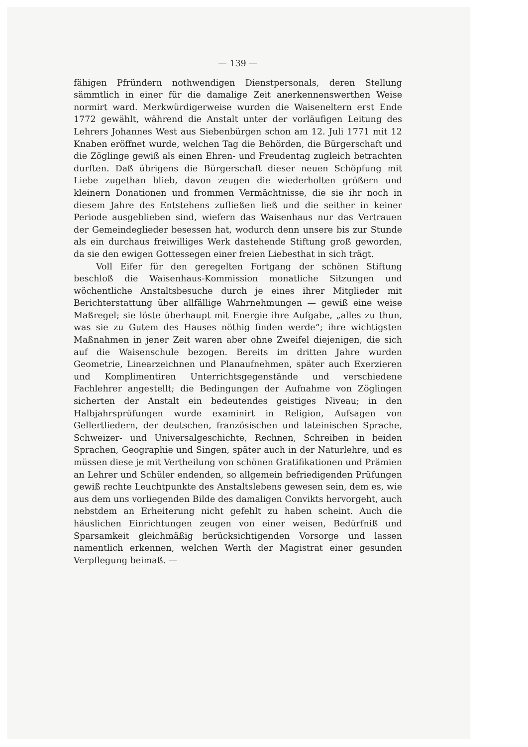— 139 —
fähigen Pfründern nothwendigen Dienstpersonals, deren Stellung sämmtlich in einer für die damalige Zeit anerkennenswerthen Weise normirt ward. Merkwürdigerweise wurden die Waiseneltern erst Ende 1772 gewählt, während die Anstalt unter der vorläufigen Leitung des Lehrers Johannes West aus Siebenbürgen schon am 12. Juli 1771 mit 12 Knaben eröffnet wurde, welchen Tag die Behörden, die Bürgerschaft und die Zöglinge gewiß als einen Ehren- und Freudentag zugleich betrachten durften. Daß übrigens die Bürgerschaft dieser neuen Schöpfung mit Liebe zugethan blieb, davon zeugen die wiederholten größern und kleinern Donationen und frommen Vermächtnisse, die sie ihr noch in diesem Jahre des Entstehens zufließen ließ und die seither in keiner Periode ausgeblieben sind, wiefern das Waisenhaus nur das Vertrauen der Gemeindeglieder besessen hat, wodurch denn unsere bis zur Stunde als ein durchaus freiwilliges Werk dastehende Stiftung groß geworden, da sie den ewigen Gottessegen einer freien Liebesthat in sich trägt.
Voll Eifer für den geregelten Fortgang der schönen Stiftung beschloß die Waisenhaus-Kommission monatliche Sitzungen und wöchentliche Anstaltsbesuche durch je eines ihrer Mitglieder mit Berichterstattung über allfällige Wahrnehmungen — gewiß eine weise Maßregel; sie löste überhaupt mit Energie ihre Aufgabe, „alles zu thun, was sie zu Gutem des Hauses nöthig finden werde“; ihre wichtigsten Maßnahmen in jener Zeit waren aber ohne Zweifel diejenigen, die sich auf die Waisenschule bezogen. Bereits im dritten Jahre wurden Geometrie, Linearzeichnen und Planaufnehmen, später auch Exerzieren und Komplimentiren Unterrichtsgegenstände und verschiedene Fachlehrer angestellt; die Bedingungen der Aufnahme von Zöglingen sicherten der Anstalt ein bedeutendes geistiges Niveau; in den Halbjahrsprüfungen wurde examinirt in Religion, Aufsagen von Gellertliedern, der deutschen, französischen und lateinischen Sprache, Schweizer- und Universalgeschichte, Rechnen, Schreiben in beiden Sprachen, Geographie und Singen, später auch in der Naturlehre, und es müssen diese je mit Vertheilung von schönen Gratifikationen und Prämien an Lehrer und Schüler endenden, so allgemein befriedigenden Prüfungen gewiß rechte Leuchtpunkte des Anstaltslebens gewesen sein, dem es, wie aus dem uns vorliegenden Bilde des damaligen Convikts hervorgeht, auch nebstdem an Erheiterung nicht gefehlt zu haben scheint. Auch die häuslichen Einrichtungen zeugen von einer weisen, Bedürfniß und Sparsamkeit gleichmäßig berücksichtigenden Vorsorge und lassen namentlich erkennen, welchen Werth der Magistrat einer gesunden Verpflegung beimaß. —